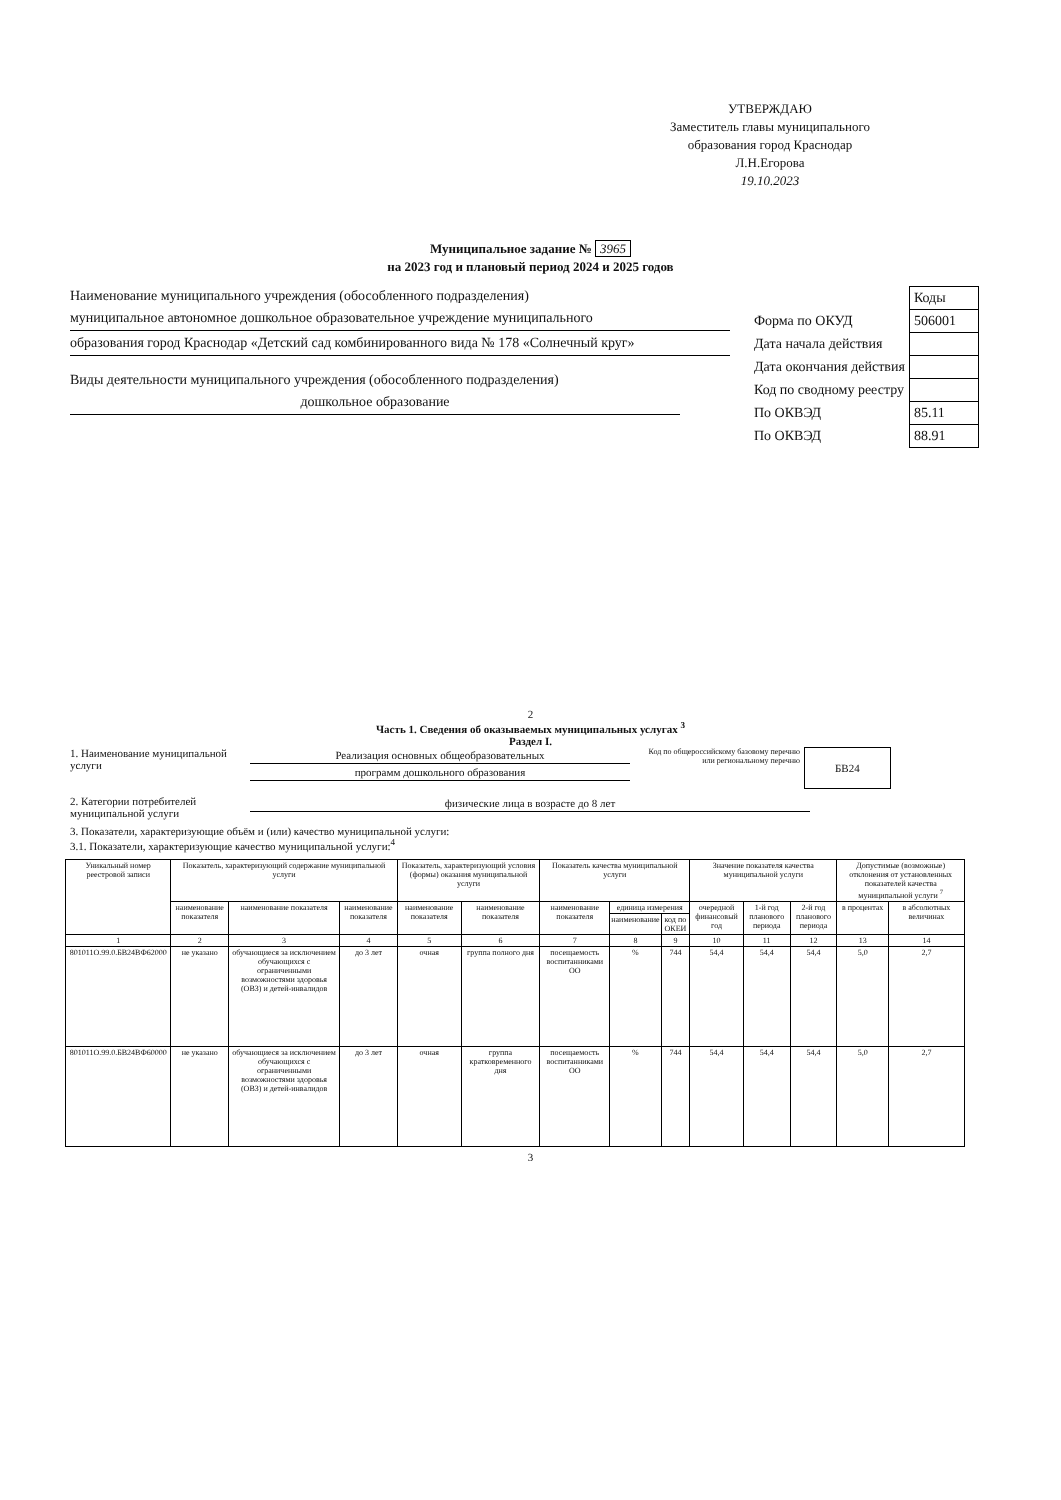УТВЕРЖДАЮ
Заместитель главы муниципального образования город Краснодар
Л.Н.Егорова
19.10.2023
Муниципальное задание № 3965
на 2023 год и плановый период 2024 и 2025 годов
Наименование муниципального учреждения (обособленного подразделения)
муниципальное автономное дошкольное образовательное учреждение муниципального
образования город Краснодар «Детский сад комбинированного вида № 178 «Солнечный круг»
Виды деятельности муниципального учреждения (обособленного подразделения)
дошкольное образование
| | Коды |
| Форма по ОКУД | 506001 |
| Дата начала действия | |
| Дата окончания действия | |
| Код по сводному реестру | |
| По ОКВЭД | 85.11 |
| По ОКВЭД | 88.91 |
2
Часть 1. Сведения об оказываемых муниципальных услугах <sup>3</sup>
Раздел I.
1. Наименование муниципальной услуги
Реализация основных общеобразовательных
программ дошкольного образования
Код по общероссийскому базовому перечню или региональному перечню
БВ24
2. Категории потребителей муниципальной услуги
физические лица в возрасте до 8 лет
3. Показатели, характеризующие объём и (или) качество муниципальной услуги:
3.1. Показатели, характеризующие качество муниципальной услуги:<sup>4</sup>
| Уникальный номер реестровой записи | Показатель, характеризующий содержание муниципальной услуги | | | Показатель, характеризующий условия (формы) оказания муниципальной услуги | | Показатель качества муниципальной услуги | | | Значение показателя качества муниципальной услуги | | | Допустимые (возможные) отклонения от установленных показателей качества муниципальной услуги <sup>7</sup> | |
| --- | --- | --- | --- | --- | --- | --- | --- | --- | --- | --- | --- | --- | --- |
| | наименование показателя | наименование показателя | наименование показателя | наименование показателя | наименование показателя | наименование показателя | единица измерения | | очередной финансовый год | 1-й год планового периода | 2-й год планового периода | в процентах | в абсолютных величинах |
| | | | | | | | наименование | код по ОКЕИ | | | | | |
| 1 | 2 | 3 | 4 | 5 | 6 | 7 | 8 | 9 | 10 | 11 | 12 | 13 | 14 |
| 801011О.99.0.БВ24ВФ62000 | не указано | обучающиеся за исключением обучающихся с ограниченными возможностями здоровья (ОВЗ) и детей-инвалидов | до 3 лет | очная | группа полного дня | посещаемость воспитанниками ОО | % | 744 | 54,4 | 54,4 | 54,4 | 5,0 | 2,7 |
| 801011О.99.0.БВ24ВФ60000 | не указано | обучающиеся за исключением обучающихся с ограниченными возможностями здоровья (ОВЗ) и детей-инвалидов | до 3 лет | очная | группа кратковременного дня | посещаемость воспитанниками ОО | % | 744 | 54,4 | 54,4 | 54,4 | 5,0 | 2,7 |
3